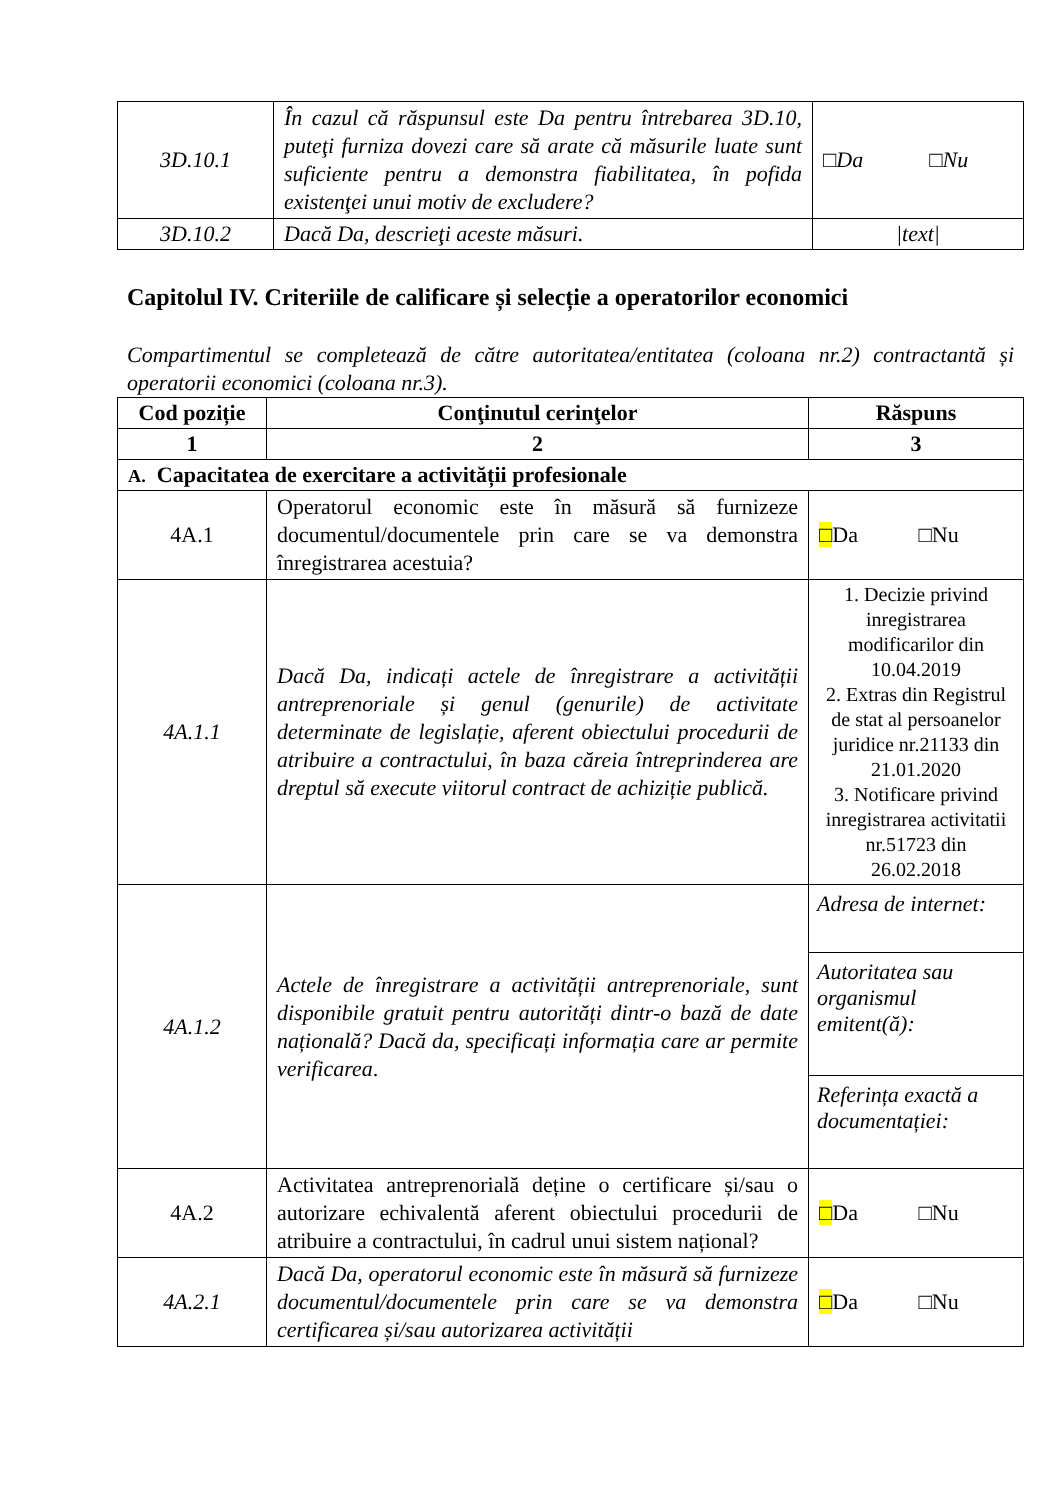| 3D.10.1 | În cazul că răspunsul este Da pentru întrebarea 3D.10, puteţi furniza dovezi care să arate că măsurile luate sunt suficiente pentru a demonstra fiabilitatea, în pofida existenţei unui motiv de excludere? | □Da □Nu |
| 3D.10.2 | Dacă Da, descrieţi aceste măsuri. | /text/ |
Capitolul IV. Criteriile de calificare și selecție a operatorilor economici
Compartimentul se completează de către autoritatea/entitatea (coloana nr.2) contractantă și operatorii economici (coloana nr.3).
| Cod poziție | Conţinutul cerinţelor | Răspuns |
| --- | --- | --- |
| 1 | 2 | 3 |
| A. Capacitatea de exercitare a activității profesionale | | |
| 4A.1 | Operatorul economic este în măsură să furnizeze documentul/documentele prin care se va demonstra înregistrarea acestuia? | □ Da □Nu |
| 4A.1.1 | Dacă Da, indicați actele de înregistrare a activității antreprenoriale și genul (genurile) de activitate determinate de legislație, aferent obiectului procedurii de atribuire a contractului, în baza căreia întreprinderea are dreptul să execute viitorul contract de achiziție publică. | 1. Decizie privind inregistrarea modificarilor din 10.04.2019 2. Extras din Registrul de stat al persoanelor juridice nr.21133 din 21.01.2020 3. Notificare privind inregistrarea activitatii nr.51723 din 26.02.2018 |
| 4A.1.2 | Actele de înregistrare a activității antreprenoriale, sunt disponibile gratuit pentru autorități dintr-o bază de date națională? Dacă da, specificați informația care ar permite verificarea . | / Adresa de internet: / / Autoritatea sau organismul emitent(ă): / / Referința exactă a documentației: / |
| 4A.2 | Activitatea antreprenorială deține o certificare și/sau o autorizare echivalentă aferent obiectului procedurii de atribuire a contractului, în cadrul unui sistem național? | □ Da □Nu |
| 4A.2.1 | Dacă Da, operatorul economic este în măsură să furnizeze documentul/documentele prin care se va demonstra certificarea și/sau autorizarea activității | □ Da □Nu |